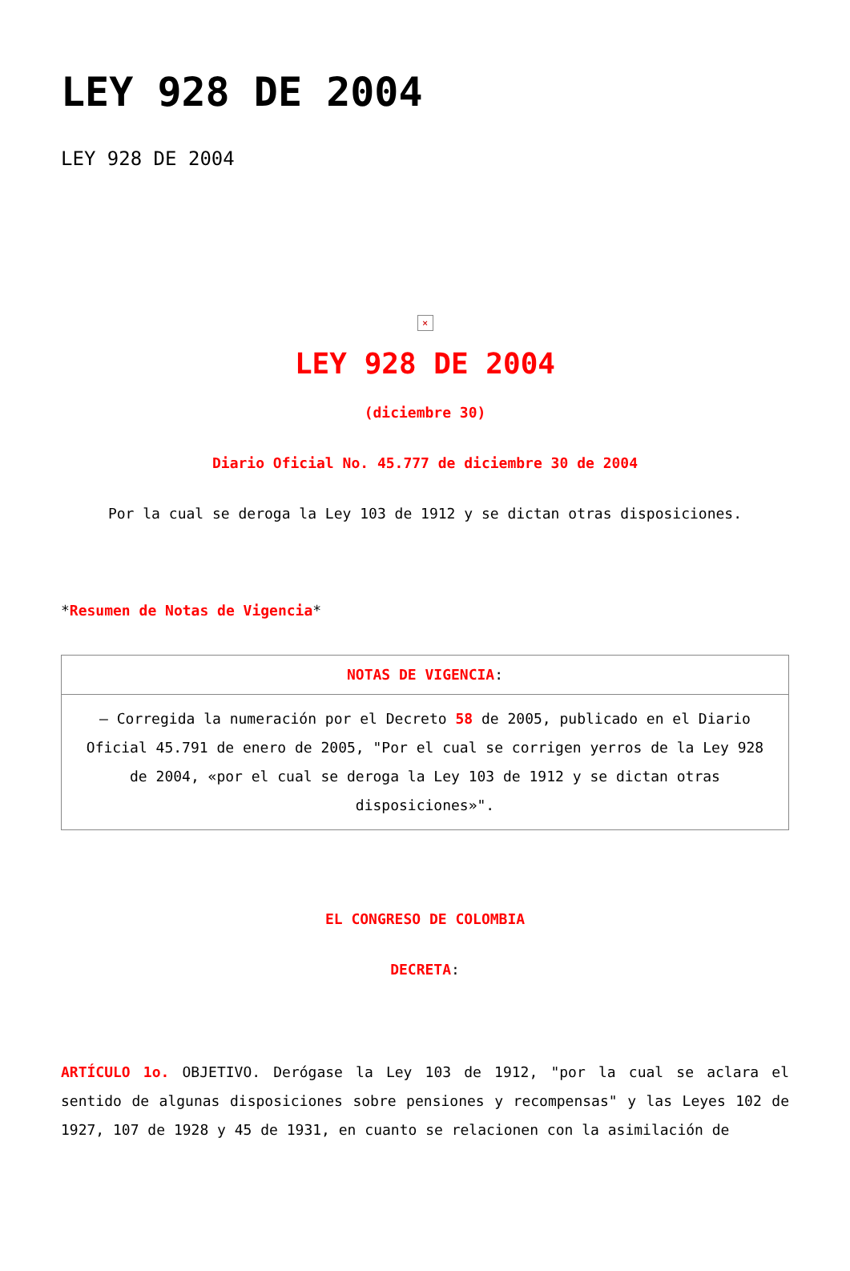LEY 928 DE 2004
LEY 928 DE 2004
×
LEY 928 DE 2004
(diciembre 30)
Diario Oficial No. 45.777 de diciembre 30 de 2004
Por la cual se deroga la Ley 103 de 1912 y se dictan otras disposiciones.
*Resumen de Notas de Vigencia*
| NOTAS DE VIGENCIA : |
| – Corregida la numeración por el Decreto 58 de 2005, publicado en el Diario Oficial 45.791 de enero de 2005, "Por el cual se corrigen yerros de la Ley 928 de 2004, «por el cual se deroga la Ley 103 de 1912 y se dictan otras disposiciones»". |
EL CONGRESO DE COLOMBIA
DECRETA:
ARTÍCULO 1o. OBJETIVO. Derógase la Ley 103 de 1912, "por la cual se aclara el sentido de algunas disposiciones sobre pensiones y recompensas" y las Leyes 102 de 1927, 107 de 1928 y 45 de 1931, en cuanto se relacionen con la asimilación de